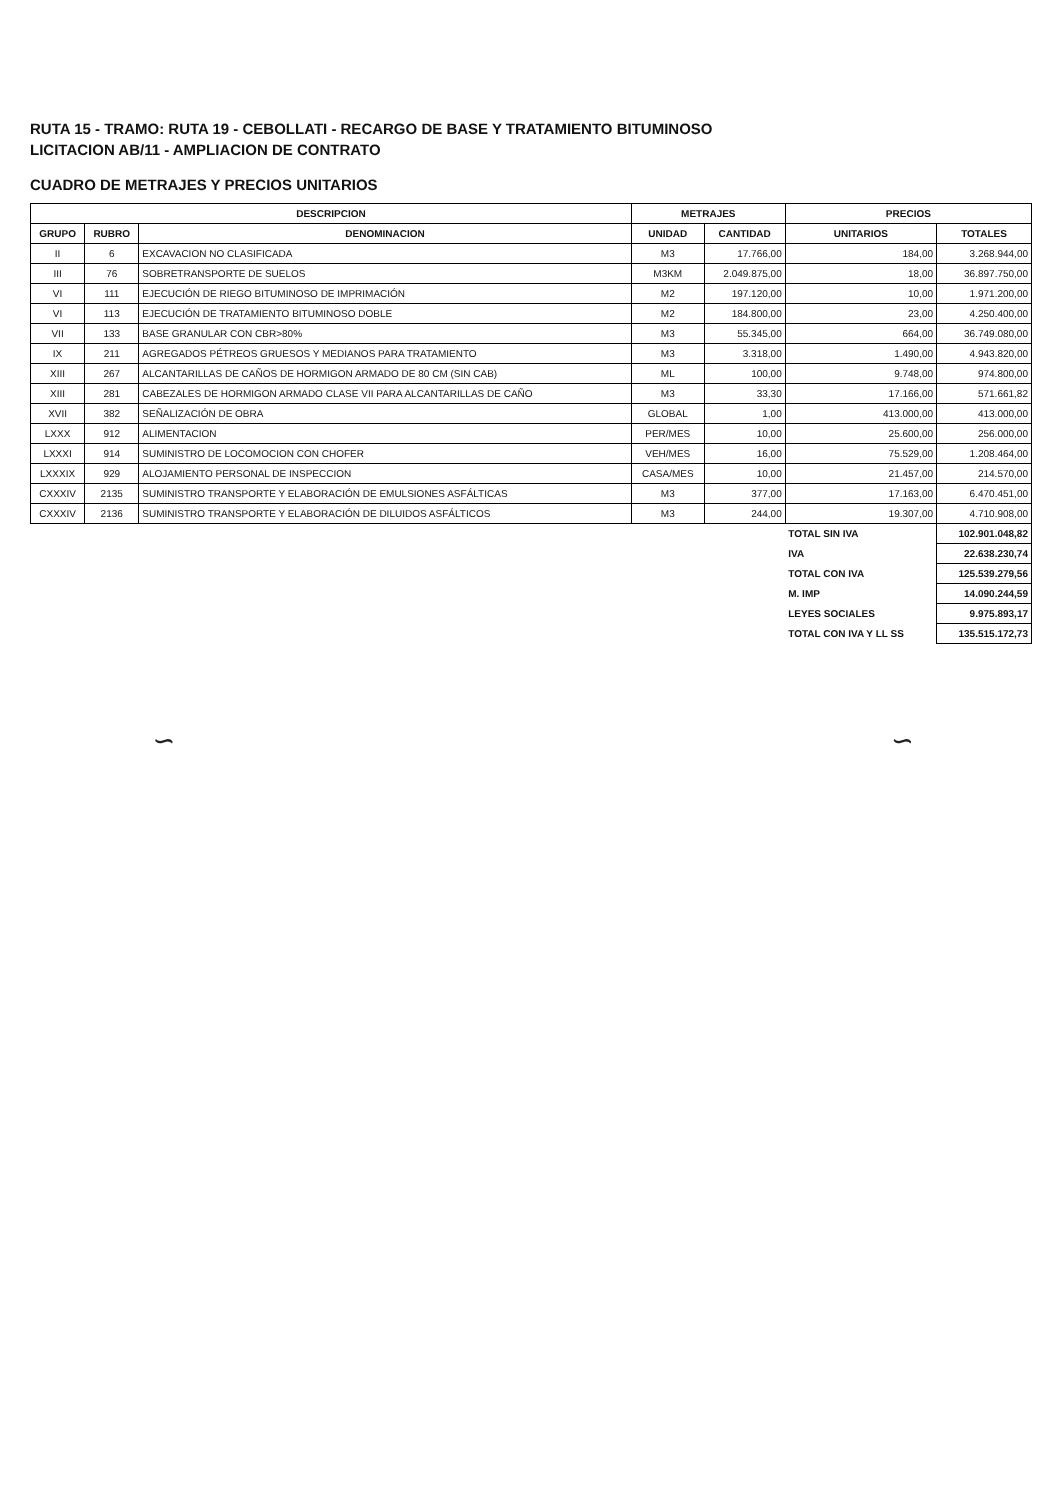RUTA 15 - TRAMO: RUTA 19 - CEBOLLATI - RECARGO DE BASE Y TRATAMIENTO BITUMINOSO
LICITACION AB/11 - AMPLIACION DE CONTRATO
CUADRO DE METRAJES Y PRECIOS UNITARIOS
| DESCRIPCION | | | METRAJES | | PRECIOS | |
| --- | --- | --- | --- | --- | --- | --- |
| GRUPO | RUBRO | DENOMINACION | UNIDAD | CANTIDAD | UNITARIOS | TOTALES |
| II | 6 | EXCAVACION NO CLASIFICADA | M3 | 17.766,00 | 184,00 | 3.268.944,00 |
| III | 76 | SOBRETRANSPORTE DE SUELOS | M3KM | 2.049.875,00 | 18,00 | 36.897.750,00 |
| VI | 111 | EJECUCIÓN DE RIEGO BITUMINOSO DE IMPRIMACIÓN | M2 | 197.120,00 | 10,00 | 1.971.200,00 |
| VI | 113 | EJECUCIÓN DE TRATAMIENTO BITUMINOSO DOBLE | M2 | 184.800,00 | 23,00 | 4.250.400,00 |
| VII | 133 | BASE GRANULAR CON CBR>80% | M3 | 55.345,00 | 664,00 | 36.749.080,00 |
| IX | 211 | AGREGADOS PÉTREOS GRUESOS Y MEDIANOS PARA TRATAMIENTO | M3 | 3.318,00 | 1.490,00 | 4.943.820,00 |
| XIII | 267 | ALCANTARILLAS DE CAÑOS DE HORMIGON ARMADO DE 80 CM (SIN CAB) | ML | 100,00 | 9.748,00 | 974.800,00 |
| XIII | 281 | CABEZALES DE HORMIGON ARMADO CLASE VII PARA ALCANTARILLAS DE CAÑO | M3 | 33,30 | 17.166,00 | 571.661,82 |
| XVII | 382 | SEÑALIZACIÓN DE OBRA | GLOBAL | 1,00 | 413.000,00 | 413.000,00 |
| LXXX | 912 | ALIMENTACION | PER/MES | 10,00 | 25.600,00 | 256.000,00 |
| LXXXI | 914 | SUMINISTRO DE LOCOMOCION CON CHOFER | VEH/MES | 16,00 | 75.529,00 | 1.208.464,00 |
| LXXXIX | 929 | ALOJAMIENTO PERSONAL DE INSPECCION | CASA/MES | 10,00 | 21.457,00 | 214.570,00 |
| CXXXIV | 2135 | SUMINISTRO TRANSPORTE Y ELABORACIÓN DE EMULSIONES ASFÁLTICAS | M3 | 377,00 | 17.163,00 | 6.470.451,00 |
| CXXXIV | 2136 | SUMINISTRO TRANSPORTE Y ELABORACIÓN DE DILUIDOS ASFÁLTICOS | M3 | 244,00 | 19.307,00 | 4.710.908,00 |
| | | | | | TOTAL SIN IVA | 102.901.048,82 |
| | | | | | IVA | 22.638.230,74 |
| | | | | | TOTAL CON IVA | 125.539.279,56 |
| | | | | | M. IMP | 14.090.244,59 |
| | | | | | LEYES SOCIALES | 9.975.893,17 |
| | | | | | TOTAL CON IVA Y LL SS | 135.515.172,73 |
∽ ∽